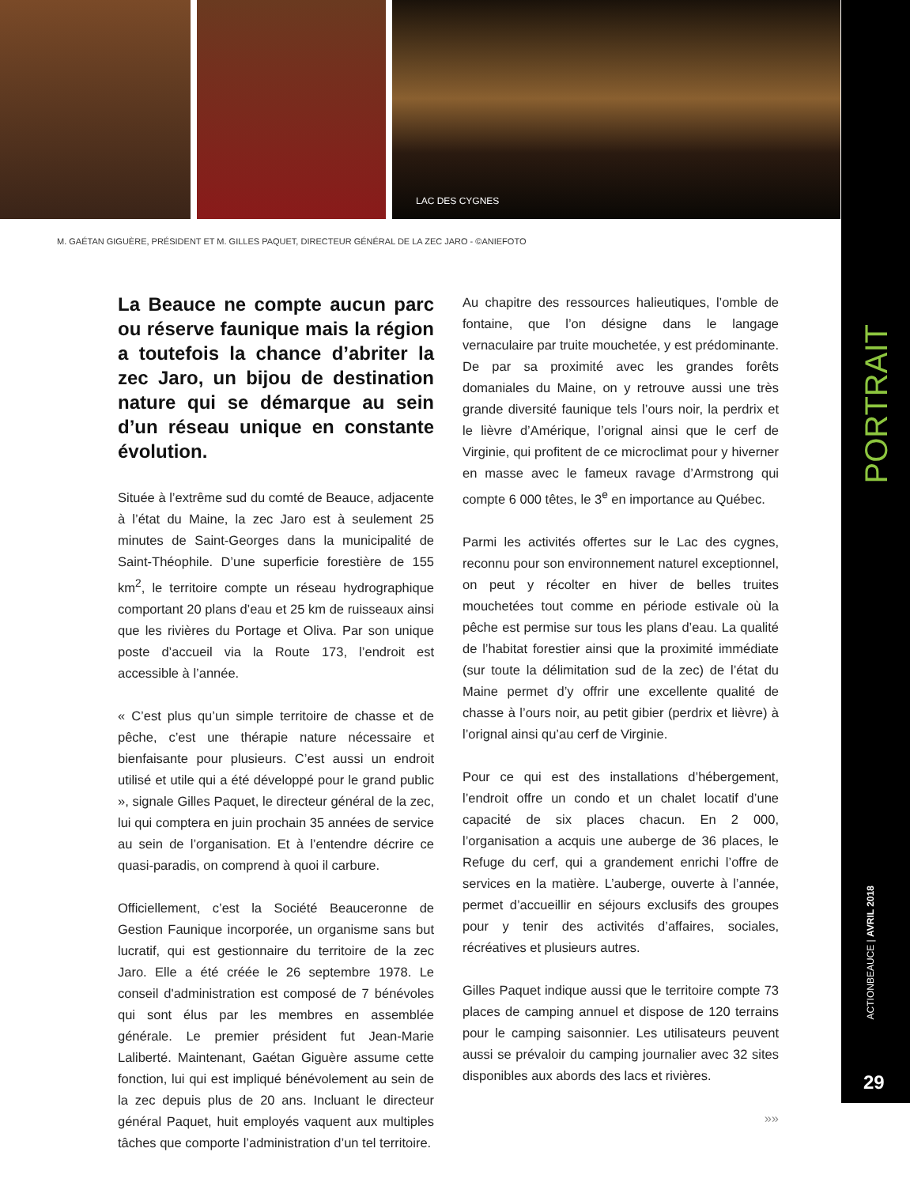LAC DES CYGNES
M. GAÉTAN GIGUÈRE, PRÉSIDENT ET M. GILLES PAQUET, DIRECTEUR GÉNÉRAL DE LA ZEC JARO - ©ANIEFOTO
La Beauce ne compte aucun parc ou réserve faunique mais la région a toutefois la chance d’abriter la zec Jaro, un bijou de destination nature qui se démarque au sein d’un réseau unique en constante évolution.
Située à l’extrême sud du comté de Beauce, adjacente à l’état du Maine, la zec Jaro est à seulement 25 minutes de Saint-Georges dans la municipalité de Saint-Théophile. D’une superficie forestière de 155 km<sup>2</sup>, le territoire compte un réseau hydrographique comportant 20 plans d’eau et 25 km de ruisseaux ainsi que les rivières du Portage et Oliva. Par son unique poste d’accueil via la Route 173, l’endroit est accessible à l’année.
« C’est plus qu’un simple territoire de chasse et de pêche, c’est une thérapie nature nécessaire et bienfaisante pour plusieurs. C’est aussi un endroit utilisé et utile qui a été développé pour le grand public », signale Gilles Paquet, le directeur général de la zec, lui qui comptera en juin prochain 35 années de service au sein de l’organisation. Et à l’entendre décrire ce quasi-paradis, on comprend à quoi il carbure.
Officiellement, c’est la Société Beauceronne de Gestion Faunique incorporée, un organisme sans but lucratif, qui est gestionnaire du territoire de la zec Jaro. Elle a été créée le 26 septembre 1978. Le conseil d'administration est composé de 7 bénévoles qui sont élus par les membres en assemblée générale. Le premier président fut Jean-Marie Laliberté. Maintenant, Gaétan Giguère assume cette fonction, lui qui est impliqué bénévolement au sein de la zec depuis plus de 20 ans. Incluant le directeur général Paquet, huit employés vaquent aux multiples tâches que comporte l’administration d’un tel territoire.
Au chapitre des ressources halieutiques, l’omble de fontaine, que l’on désigne dans le langage vernaculaire par truite mouchetée, y est prédominante. De par sa proximité avec les grandes forêts domaniales du Maine, on y retrouve aussi une très grande diversité faunique tels l’ours noir, la perdrix et le lièvre d’Amérique, l’orignal ainsi que le cerf de Virginie, qui profitent de ce microclimat pour y hiverner en masse avec le fameux ravage d’Armstrong qui compte 6 000 têtes, le 3<sup>e</sup> en importance au Québec.
Parmi les activités offertes sur le Lac des cygnes, reconnu pour son environnement naturel exceptionnel, on peut y récolter en hiver de belles truites mouchetées tout comme en période estivale où la pêche est permise sur tous les plans d’eau. La qualité de l’habitat forestier ainsi que la proximité immédiate (sur toute la délimitation sud de la zec) de l’état du Maine permet d’y offrir une excellente qualité de chasse à l’ours noir, au petit gibier (perdrix et lièvre) à l’orignal ainsi qu’au cerf de Virginie.
Pour ce qui est des installations d’hébergement, l’endroit offre un condo et un chalet locatif d’une capacité de six places chacun. En 2 000, l’organisation a acquis une auberge de 36 places, le Refuge du cerf, qui a grandement enrichi l’offre de services en la matière. L’auberge, ouverte à l’année, permet d’accueillir en séjours exclusifs des groupes pour y tenir des activités d’affaires, sociales, récréatives et plusieurs autres.
Gilles Paquet indique aussi que le territoire compte 73 places de camping annuel et dispose de 120 terrains pour le camping saisonnier. Les utilisateurs peuvent aussi se prévaloir du camping journalier avec 32 sites disponibles aux abords des lacs et rivières.
»»
PORTRAIT
ACTIONBEAUCE | AVRIL 2018
29